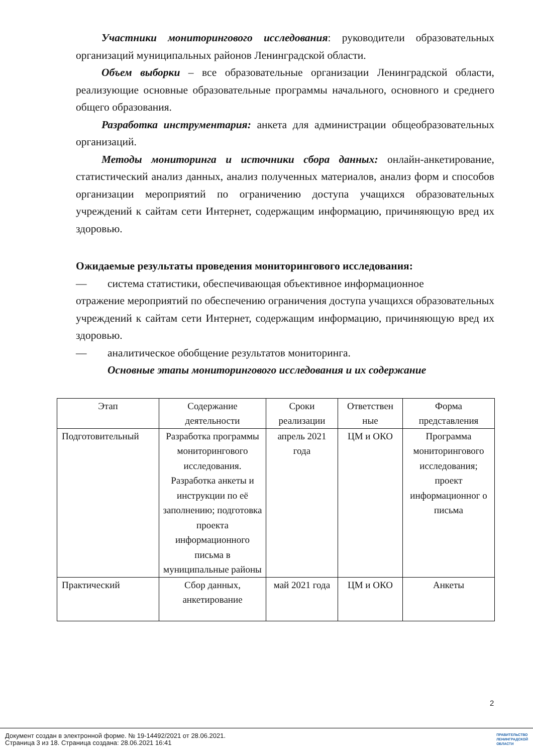Участники мониторингового исследования: руководители образовательных организаций муниципальных районов Ленинградской области.
Объем выборки – все образовательные организации Ленинградской области, реализующие основные образовательные программы начального, основного и среднего общего образования.
Разработка инструментария: анкета для администрации общеобразовательных организаций.
Методы мониторинга и источники сбора данных: онлайн-анкетирование, статистический анализ данных, анализ полученных материалов, анализ форм и способов организации мероприятий по ограничению доступа учащихся образовательных учреждений к сайтам сети Интернет, содержащим информацию, причиняющую вред их здоровью.
Ожидаемые результаты проведения мониторингового исследования:
— система статистики, обеспечивающая объективное информационное
отражение мероприятий по обеспечению ограничения доступа учащихся образовательных учреждений к сайтам сети Интернет, содержащим информацию, причиняющую вред их здоровью.
— аналитическое обобщение результатов мониторинга.
Основные этапы мониторингового исследования и их содержание
| Этап | Содержание деятельности | Сроки реализации | Ответствен ные | Форма представления |
| Подготовительный | Разработка программы мониторингового исследования. Разработка анкеты и инструкции по её заполнению; подготовка проекта информационного письма в муниципальные районы | апрель 2021 года | ЦМ и ОКО | Программа мониторингового исследования; проект информационног о письма |
| Практический | Сбор данных, анкетирование | май 2021 года | ЦМ и ОКО | Анкеты |
2
Документ создан в электронной форме. № 19-14492/2021 от 28.06.2021.
Страница 3 из 18. Страница создана: 28.06.2021 16:41
ПРАВИТЕЛЬСТВО
ЛЕНИНГРАДСКОЙ
ОБЛАСТИ